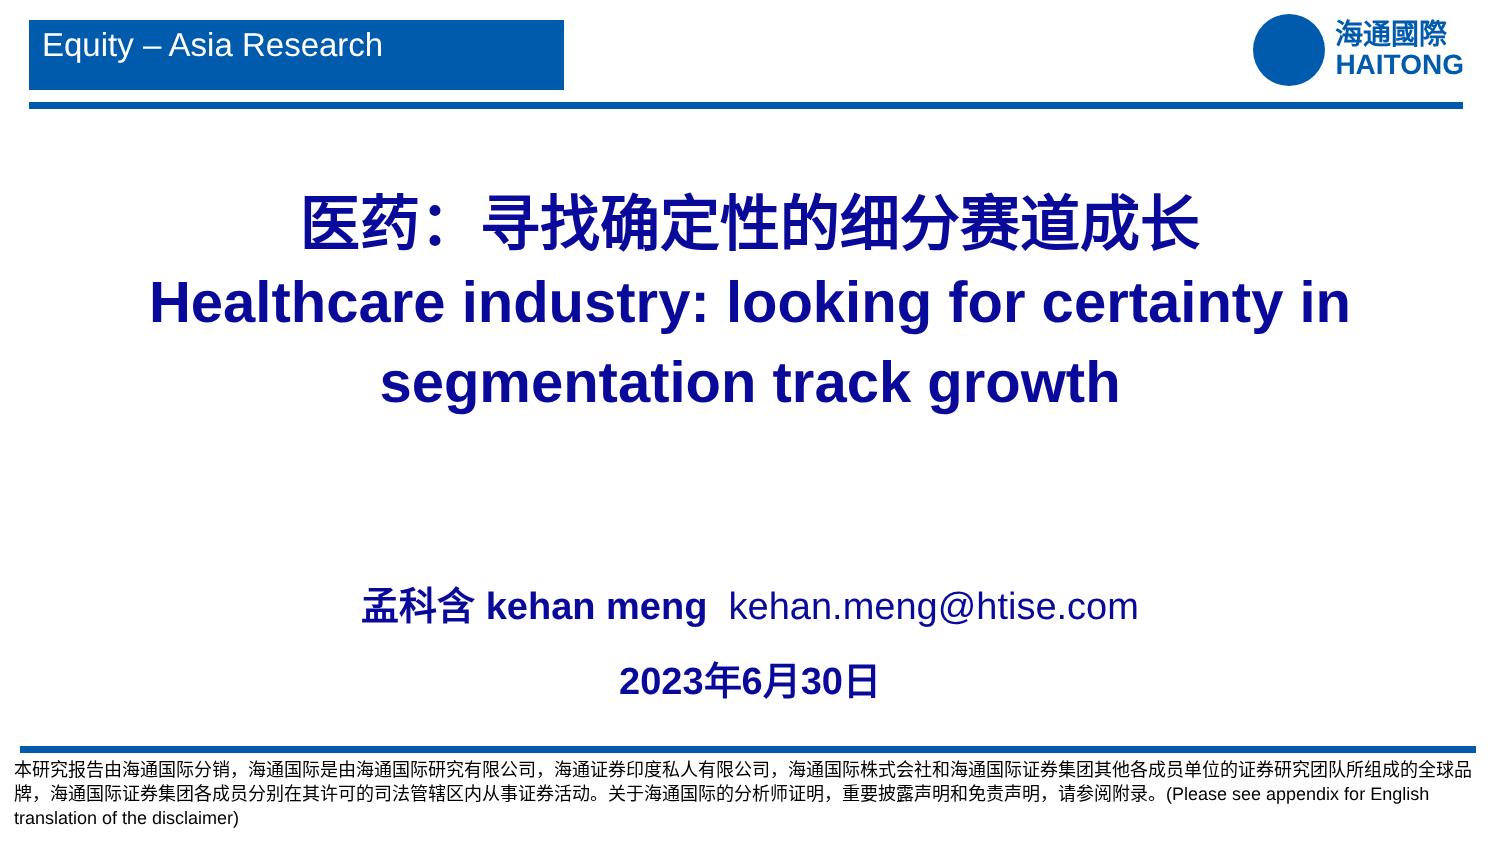Equity – Asia Research
海通國際
HAITONG
医药：寻找确定性的细分赛道成长
Healthcare industry: looking for certainty in segmentation track growth
孟科含 kehan meng kehan.meng@htise.com
2023年6月30日
本研究报告由海通国际分销，海通国际是由海通国际研究有限公司，海通证券印度私人有限公司，海通国际株式会社和海通国际证券集团其他各成员单位的证券研究团队所组成的全球品牌，海通国际证券集团各成员分别在其许可的司法管辖区内从事证券活动。关于海通国际的分析师证明，重要披露声明和免责声明，请参阅附录。(Please see appendix for English translation of the disclaimer)